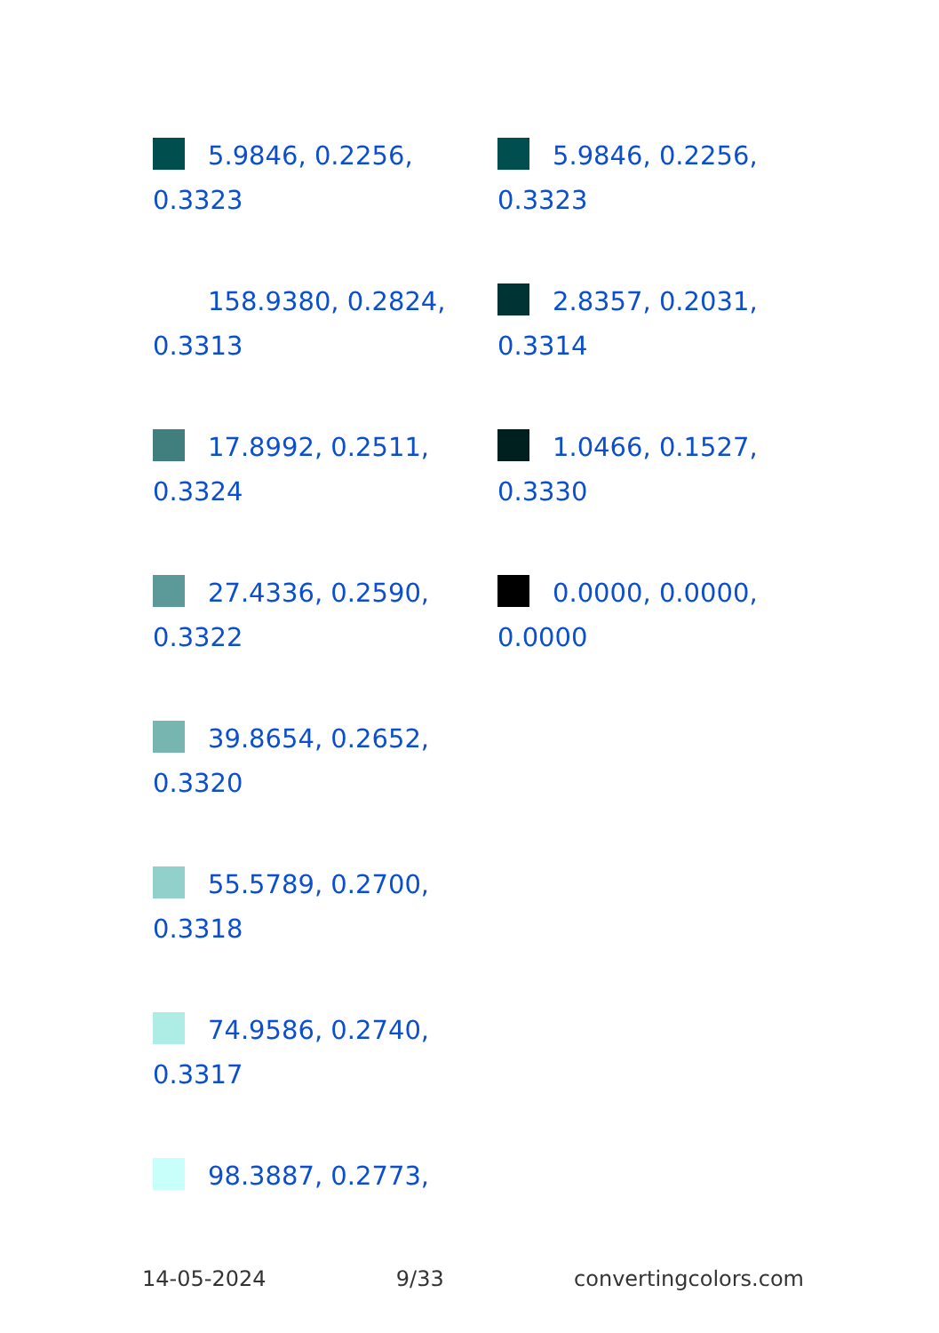5.9846, 0.2256,
0.3323
158.9380, 0.2824,
0.3313
17.8992, 0.2511,
0.3324
27.4336, 0.2590,
0.3322
39.8654, 0.2652,
0.3320
55.5789, 0.2700,
0.3318
74.9586, 0.2740,
0.3317
98.3887, 0.2773,
5.9846, 0.2256,
0.3323
2.8357, 0.2031,
0.3314
1.0466, 0.1527,
0.3330
0.0000, 0.0000,
0.0000
14-05-2024 9/33 convertingcolors.com